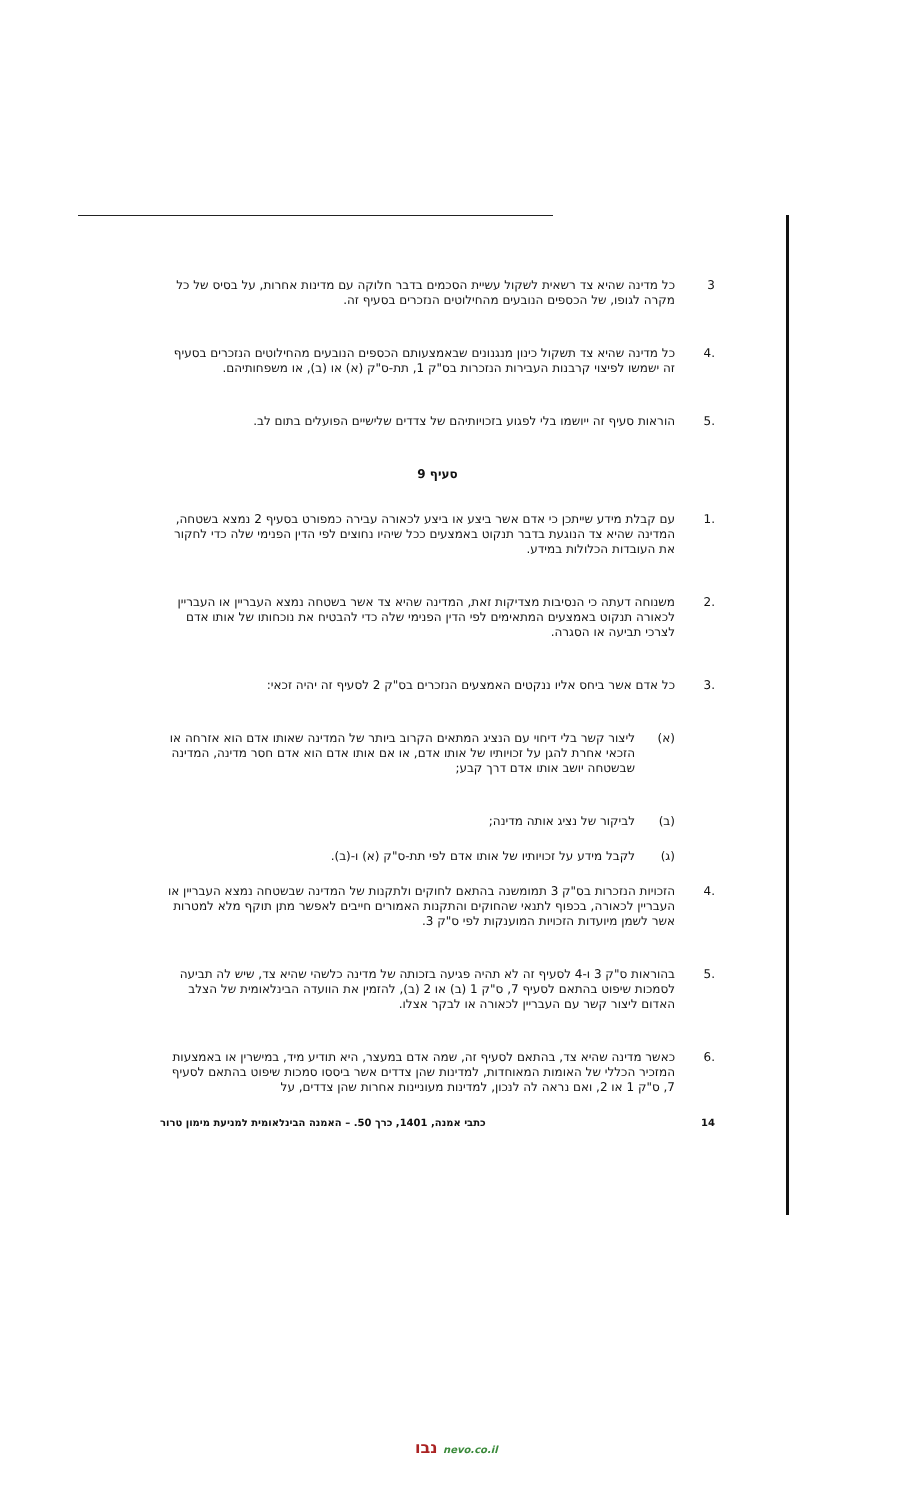3 כל מדינה שהיא צד רשאית לשקול עשיית הסכמים בדבר חלוקה עם מדינות אחרות, על בסיס של כל מקרה לגופו, של הכספים הנובעים מהחילוטים הנזכרים בסעיף זה.
.4 כל מדינה שהיא צד תשקול כינון מנגנונים שבאמצעותם הכספים הנובעים מהחילוטים הנזכרים בסעיף זה ישמשו לפיצוי קרבנות העבירות הנזכרות בס"ק 1, תת-ס"ק (א) או (ב), או משפחותיהם.
.5 הוראות סעיף זה ייושמו בלי לפגוע בזכויותיהם של צדדים שלישיים הפועלים בתום לב.
סעיף 9
.1 עם קבלת מידע שייתכן כי אדם אשר ביצע או ביצע לכאורה עבירה כמפורט בסעיף 2 נמצא בשטחה, המדינה שהיא צד הנוגעת בדבר תנקוט באמצעים ככל שיהיו נחוצים לפי הדין הפנימי שלה כדי לחקור את העובדות הכלולות במידע.
.2 משנוחה דעתה כי הנסיבות מצדיקות זאת, המדינה שהיא צד אשר בשטחה נמצא העבריין או העבריין לכאורה תנקוט באמצעים המתאימים לפי הדין הפנימי שלה כדי להבטיח את נוכחותו של אותו אדם לצרכי תביעה או הסגרה.
.3 כל אדם אשר ביחס אליו ננקטים האמצעים הנזכרים בס"ק 2 לסעיף זה יהיה זכאי:
(א) ליצור קשר בלי דיחוי עם הנציג המתאים הקרוב ביותר של המדינה שאותו אדם הוא אזרחה או הזכאי אחרת להגן על זכויותיו של אותו אדם, או אם אותו אדם הוא אדם חסר מדינה, המדינה שבשטחה יושב אותו אדם דרך קבע;
(ב) לביקור של נציג אותה מדינה;
(ג) לקבל מידע על זכויותיו של אותו אדם לפי תת-ס"ק (א) ו-(ב).
.4 הזכויות הנזכרות בס"ק 3 תמומשנה בהתאם לחוקים ולתקנות של המדינה שבשטחה נמצא העבריין או העבריין לכאורה, בכפוף לתנאי שהחוקים והתקנות האמורים חייבים לאפשר מתן תוקף מלא למטרות אשר לשמן מיועדות הזכויות המוענקות לפי ס"ק 3.
.5 בהוראות ס"ק 3 ו-4 לסעיף זה לא תהיה פגיעה בזכותה של מדינה כלשהי שהיא צד, שיש לה תביעה לסמכות שיפוט בהתאם לסעיף 7, ס"ק 1 (ב) או 2 (ב), להזמין את הוועדה הבינלאומית של הצלב האדום ליצור קשר עם העבריין לכאורה או לבקר אצלו.
.6 כאשר מדינה שהיא צד, בהתאם לסעיף זה, שמה אדם במעצר, היא תודיע מיד, במישרין או באמצעות המזכיר הכללי של האומות המאוחדות, למדינות שהן צדדים אשר ביססו סמכות שיפוט בהתאם לסעיף 7, ס"ק 1 או 2, ואם נראה לה לנכון, למדינות מעוניינות אחרות שהן צדדים, על
14 כתבי אמנה, 1401, כרך 50. – האמנה הבינלאומית למניעת מימון טרור
נבו nevo.co.il